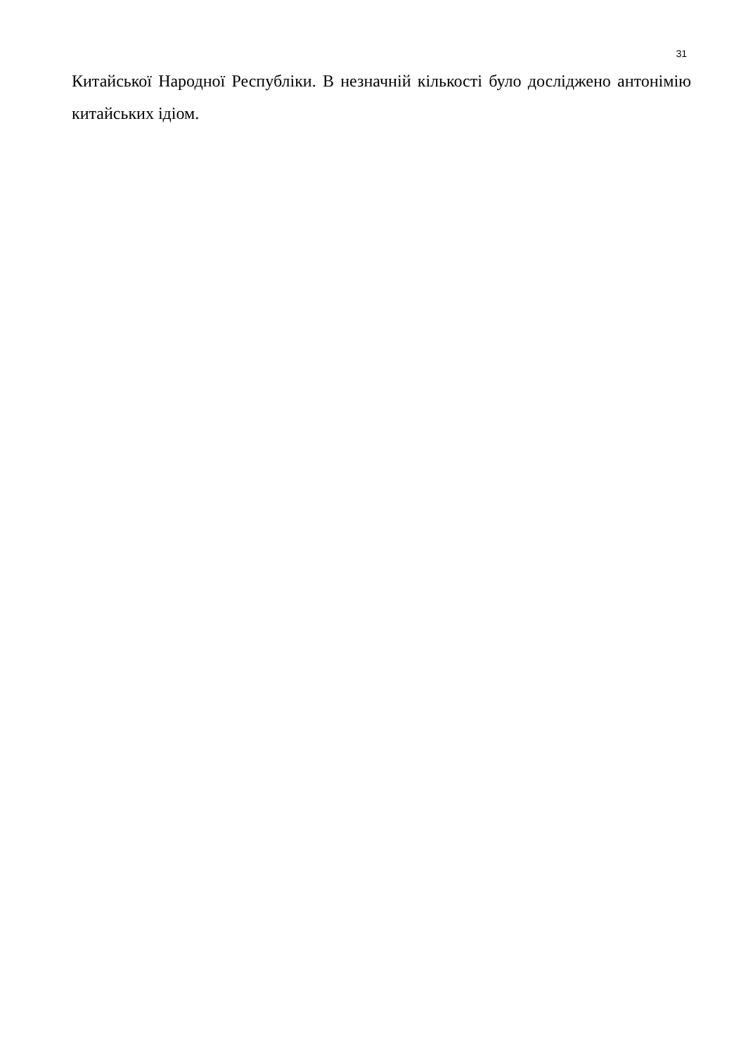31
Китайської Народної Республіки. В незначній кількості було досліджено антонімію китайських ідіом.